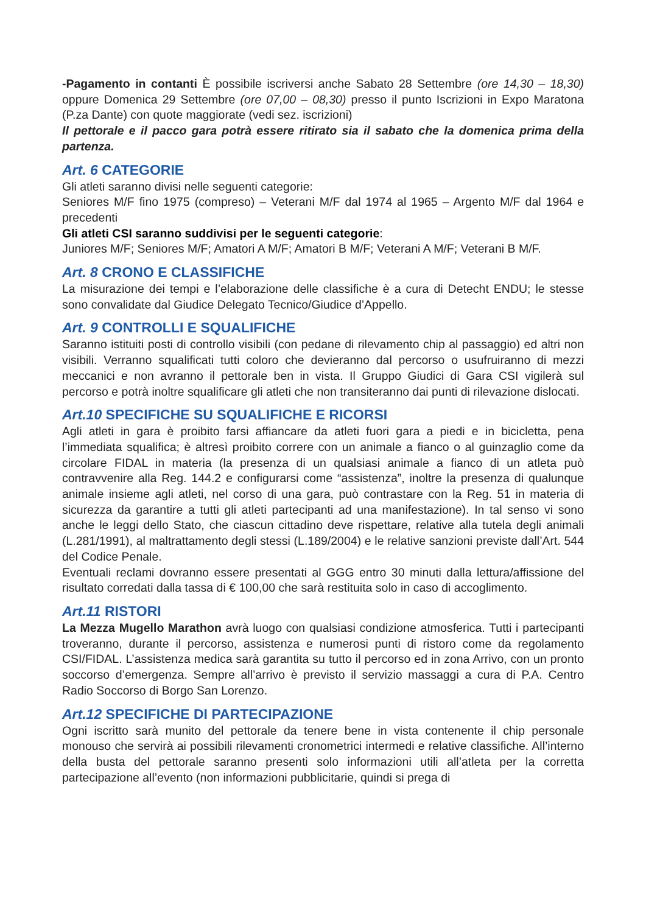-Pagamento in contanti È possibile iscriversi anche Sabato 28 Settembre (ore 14,30 – 18,30) oppure Domenica 29 Settembre (ore 07,00 – 08,30) presso il punto Iscrizioni in Expo Maratona (P.za Dante) con quote maggiorate (vedi sez. iscrizioni)
Il pettorale e il pacco gara potrà essere ritirato sia il sabato che la domenica prima della partenza.
Art. 6 CATEGORIE
Gli atleti saranno divisi nelle seguenti categorie:
Seniores M/F fino 1975 (compreso) – Veterani M/F dal 1974 al 1965 – Argento M/F dal 1964 e precedenti
Gli atleti CSI saranno suddivisi per le seguenti categorie:
Juniores M/F; Seniores M/F; Amatori A M/F; Amatori B M/F; Veterani A M/F; Veterani B M/F.
Art. 8 CRONO E CLASSIFICHE
La misurazione dei tempi e l’elaborazione delle classifiche è a cura di Detecht ENDU; le stesse sono convalidate dal Giudice Delegato Tecnico/Giudice d’Appello.
Art. 9 CONTROLLI E SQUALIFICHE
Saranno istituiti posti di controllo visibili (con pedane di rilevamento chip al passaggio) ed altri non visibili. Verranno squalificati tutti coloro che devieranno dal percorso o usufruiranno di mezzi meccanici e non avranno il pettorale ben in vista. Il Gruppo Giudici di Gara CSI vigilerà sul percorso e potrà inoltre squalificare gli atleti che non transiteranno dai punti di rilevazione dislocati.
Art.10 SPECIFICHE SU SQUALIFICHE E RICORSI
Agli atleti in gara è proibito farsi affiancare da atleti fuori gara a piedi e in bicicletta, pena l’immediata squalifica; è altresì proibito correre con un animale a fianco o al guinzaglio come da circolare FIDAL in materia (la presenza di un qualsiasi animale a fianco di un atleta può contravvenire alla Reg. 144.2 e configurarsi come “assistenza”, inoltre la presenza di qualunque animale insieme agli atleti, nel corso di una gara, può contrastare con la Reg. 51 in materia di sicurezza da garantire a tutti gli atleti partecipanti ad una manifestazione). In tal senso vi sono anche le leggi dello Stato, che ciascun cittadino deve rispettare, relative alla tutela degli animali (L.281/1991), al maltrattamento degli stessi (L.189/2004) e le relative sanzioni previste dall’Art. 544 del Codice Penale.
Eventuali reclami dovranno essere presentati al GGG entro 30 minuti dalla lettura/affissione del risultato corredati dalla tassa di € 100,00 che sarà restituita solo in caso di accoglimento.
Art.11 RISTORI
La Mezza Mugello Marathon avrà luogo con qualsiasi condizione atmosferica. Tutti i partecipanti troveranno, durante il percorso, assistenza e numerosi punti di ristoro come da regolamento CSI/FIDAL. L’assistenza medica sarà garantita su tutto il percorso ed in zona Arrivo, con un pronto soccorso d’emergenza. Sempre all’arrivo è previsto il servizio massaggi a cura di P.A. Centro Radio Soccorso di Borgo San Lorenzo.
Art.12 SPECIFICHE DI PARTECIPAZIONE
Ogni iscritto sarà munito del pettorale da tenere bene in vista contenente il chip personale monouso che servirà ai possibili rilevamenti cronometrici intermedi e relative classifiche. All’interno della busta del pettorale saranno presenti solo informazioni utili all’atleta per la corretta partecipazione all’evento (non informazioni pubblicitarie, quindi si prega di